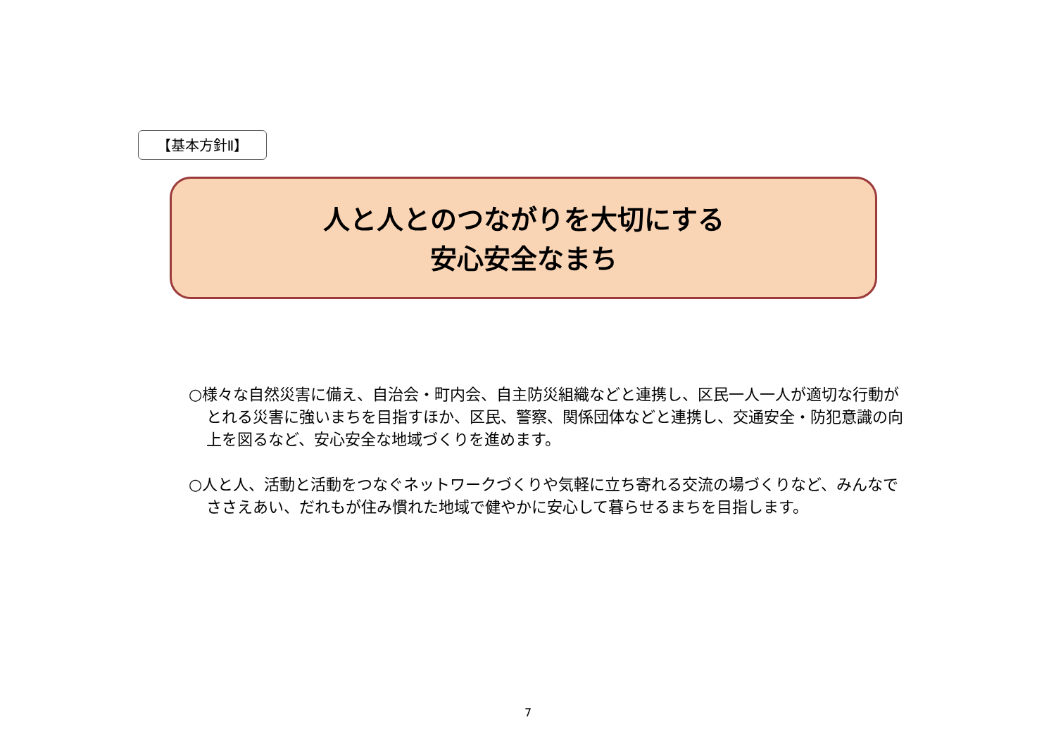【基本方針Ⅱ】
人と人とのつながりを大切にする
安心安全なまち
○様々な自然災害に備え、自治会・町内会、自主防災組織などと連携し、区民一人一人が適切な行動がとれる災害に強いまちを目指すほか、区民、警察、関係団体などと連携し、交通安全・防犯意識の向上を図るなど、安心安全な地域づくりを進めます。
○人と人、活動と活動をつなぐネットワークづくりや気軽に立ち寄れる交流の場づくりなど、みんなでささえあい、だれもが住み慣れた地域で健やかに安心して暮らせるまちを目指します。
7